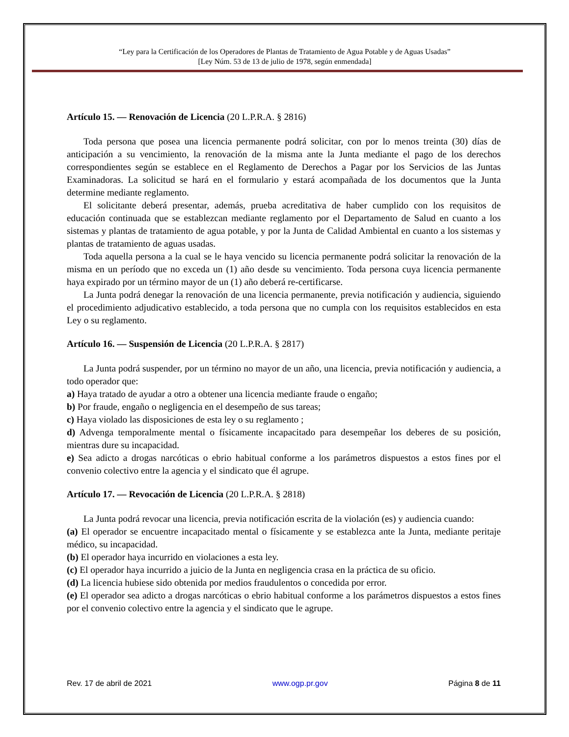“Ley para la Certificación de los Operadores de Plantas de Tratamiento de Agua Potable y de Aguas Usadas”
[Ley Núm. 53 de 13 de julio de 1978, según enmendada]
Artículo 15. — Renovación de Licencia (20 L.P.R.A. § 2816)
Toda persona que posea una licencia permanente podrá solicitar, con por lo menos treinta (30) días de anticipación a su vencimiento, la renovación de la misma ante la Junta mediante el pago de los derechos correspondientes según se establece en el Reglamento de Derechos a Pagar por los Servicios de las Juntas Examinadoras. La solicitud se hará en el formulario y estará acompañada de los documentos que la Junta determine mediante reglamento.
El solicitante deberá presentar, además, prueba acreditativa de haber cumplido con los requisitos de educación continuada que se establezcan mediante reglamento por el Departamento de Salud en cuanto a los sistemas y plantas de tratamiento de agua potable, y por la Junta de Calidad Ambiental en cuanto a los sistemas y plantas de tratamiento de aguas usadas.
Toda aquella persona a la cual se le haya vencido su licencia permanente podrá solicitar la renovación de la misma en un período que no exceda un (1) año desde su vencimiento. Toda persona cuya licencia permanente haya expirado por un término mayor de un (1) año deberá re-certificarse.
La Junta podrá denegar la renovación de una licencia permanente, previa notificación y audiencia, siguiendo el procedimiento adjudicativo establecido, a toda persona que no cumpla con los requisitos establecidos en esta Ley o su reglamento.
Artículo 16. — Suspensión de Licencia (20 L.P.R.A. § 2817)
La Junta podrá suspender, por un término no mayor de un año, una licencia, previa notificación y audiencia, a todo operador que:
a) Haya tratado de ayudar a otro a obtener una licencia mediante fraude o engaño;
b) Por fraude, engaño o negligencia en el desempeño de sus tareas;
c) Haya violado las disposiciones de esta ley o su reglamento ;
d) Advenga temporalmente mental o físicamente incapacitado para desempeñar los deberes de su posición, mientras dure su incapacidad.
e) Sea adicto a drogas narcóticas o ebrio habitual conforme a los parámetros dispuestos a estos fines por el convenio colectivo entre la agencia y el sindicato que él agrupe.
Artículo 17. — Revocación de Licencia (20 L.P.R.A. § 2818)
La Junta podrá revocar una licencia, previa notificación escrita de la violación (es) y audiencia cuando:
(a) El operador se encuentre incapacitado mental o físicamente y se establezca ante la Junta, mediante peritaje médico, su incapacidad.
(b) El operador haya incurrido en violaciones a esta ley.
(c) El operador haya incurrido a juicio de la Junta en negligencia crasa en la práctica de su oficio.
(d) La licencia hubiese sido obtenida por medios fraudulentos o concedida por error.
(e) El operador sea adicto a drogas narcóticas o ebrio habitual conforme a los parámetros dispuestos a estos fines por el convenio colectivo entre la agencia y el sindicato que le agrupe.
Rev. 17 de abril de 2021 www.ogp.pr.gov Página 8 de 11